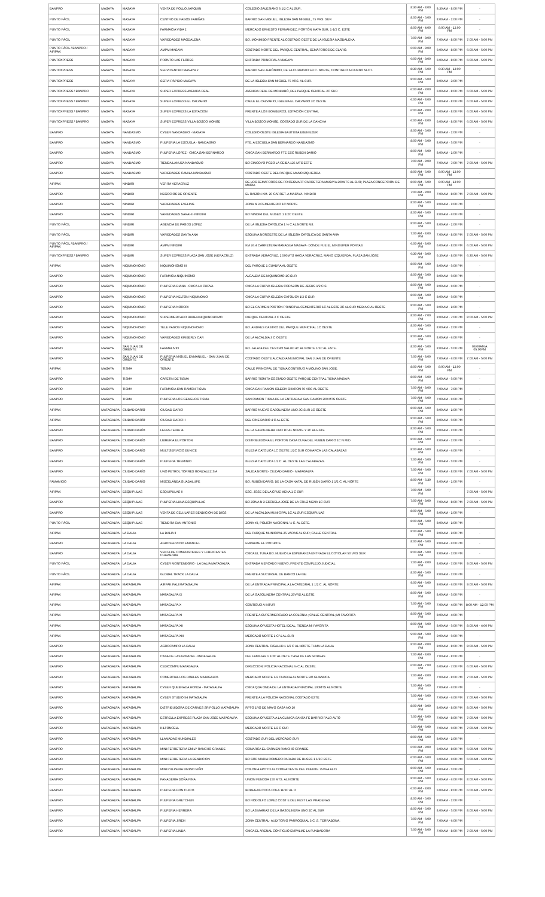| BANPRO | MASAYA | MASAYA | VENTA DE POLLO JARQUIN | COLEGIO SALESIANO 3 1/2 C AL SUR. | 8:30 AM - 8:00 PM | 8:30 AM - 8:00 PM | - |
| PUNTO FÁCIL | MASAYA | MASAYA | CENTRO DE PAGOS FARIÑAS | BARRIO SAN MIGUEL, IGLESIA SAN MIGUEL, 75 VRS. SUR | 8:00 AM - 5:00 PM | 8:00 AM - 1:00 PM | - |
| PUNTO FÁCIL | MASAYA | MASAYA | FARMACIA VIDA 2 | MERCADO ERNESTO FERNANDEZ, PORTÓN MAYA SUR, 1-1/2 C. ESTE | 8:00 AM - 4:00 PM | 8:00 AM - 12:00 PM | - |
| PUNTO FÁCIL | MASAYA | MASAYA | VARIEDADES MAGDALENA | BO. MONIMBO FRENTE AL COSTADO OESTE DE LA IGLESIA MAGDALENA | 7:00 AM - 8:00 PM | 7:00 AM - 8:00 PM | 7:00 AM - 5:00 PM |
| PUNTO FÁCIL / BANPRO / AIRPAK | MASAYA | MASAYA | AMPM MASAYA | COSTADO NORTE DEL PARQUE CENTRAL, SEMÁFOROS DE CLARO. | 6:00 AM - 8:00 PM | 6:00 AM - 8:00 PM | 6:00 AM - 5:00 PM |
| PUNTOXPRESS | MASAYA | MASAYA | PRONTO LAS FLORES | ENTRADA PRINCIPAL A MASAYA | 6:00 AM - 8:00 PM | 6:00 AM - 8:00 PM | 6:00 AM - 5:00 PM |
| PUNTOXPRESS | MASAYA | MASAYA | SERVICENTRO MASAYA 2 | BARRIO SAN JERÓNIMO, DE LA CURACAO 1/2 C. NORTE, CONTIGUO A CASINO SLOT. | 8:30 AM - 5:00 PM | 8:30 AM - 12:00 PM | - |
| PUNTOXPRESS | MASAYA | MASAYA | SERVI-RÁPIDO MASAYA | DE LA IGLESIA SAN MIGUEL 75 VRS. AL SUR. | 8:00 AM - 5:00 PM | 8:00 AM - 3:00 PM | - |
| PUNTOXPRESS / BANPRO | MASAYA | MASAYA | SUPER EXPRESS AVENIDA REAL | AVENIDA REAL DE MONIMBÓ, DEL PARQUE CENTRAL 2C SUR | 6:00 AM - 8:00 PM | 6:00 AM - 8:00 PM | 6:00 AM - 5:00 PM |
| PUNTOXPRESS / BANPRO | MASAYA | MASAYA | SUPER EXPRESS EL CALVARIO | CALLE EL CALVARIO, IGLESIA EL CALVARIO 3C OESTE | 6:00 AM - 8:00 PM | 6:00 AM - 8:00 PM | 6:00 AM - 5:00 PM |
| PUNTOXPRESS / BANPRO | MASAYA | MASAYA | SUPER EXPRESS LA ESTACION | FRENTE A LOS BOMBEROS, ESTACIÓN CENTRAL | 6:00 AM - 8:00 PM | 6:00 AM - 8:00 PM | 6:00 AM - 5:00 PM |
| PUNTOXPRESS / BANPRO | MASAYA | MASAYA | SUPER EXPRESS VILLA BOSCO MONGE | VILLA BOSCO MONGE, COSTADO SUR DE LA CANCHA | 6:00 AM - 8:00 PM | 6:00 AM - 8:00 PM | 6:00 AM - 5:00 PM |
| BANPRO | MASAYA | NANDASMO | CYBER NANDASMO - MASAYA | COLEGIO OESTE IGLESIA BAUTISTA EBEN EZER | 8:00 AM - 5:00 PM | 8:00 AM - 1:00 PM | - |
| BANPRO | MASAYA | NANDASMO | PULPERIA LA ESCUELA - NANDASMO | FTE. A ESCUELA SAN BERNARDO NANDASMO | 8:00 AM - 5:00 PM | 8:00 AM - 5:00 PM | - |
| BANPRO | MASAYA | NANDASMO | PULPERIA LOPEZ - CMCA SAN BERNARDO | CMCA SAN BERNARDO FTE ESC RUBEN DARIO | 8:00 AM - 6:00 PM | 8:00 AM - 1:00 PM | - |
| BANPRO | MASAYA | NANDASMO | TIENDA LANUZA NANDASMO | BO CINCOYO POZO LA CEIBA 125 MTS ESTE | 7:00 AM - 8:00 PM | 7:00 AM - 7:00 PM | 7:00 AM - 5:00 PM |
| BANPRO | MASAYA | NANDASMO | VARIEDADES CAMILA NANDASMO | COSTADO OESTE DEL PARQUE MANO IZQUIERDA | 8:00 AM - 5:00 PM | 8:00 AM - 12:00 PM | - |
| AIRPAK | MASAYA | NINDIRI | VERITA VERACRUZ | DE LOS SEMAFOROS DE PRICESMART CARRETERA MASAYA 200MTS AL SUR; PLAZA CONCEPCION DE MARIA | 8:00 AM - 5:00 PM | 8:00 AM - 12:00 PM | - |
| BANPRO | MASAYA | NINDIRI | NEGOCIOS DE ORIENTE | EL RAIZON KM. 20 CARRET. A MASAYA- NINDIRI | 7:00 AM - 8:00 PM | 7:00 AM - 8:00 PM | 7:00 AM - 5:00 PM |
| BANPRO | MASAYA | NINDIRI | VARIEDADES EVELING | ZONA N 3 CEMENTERIO 1C NORTE | 8:00 AM - 5:00 PM | 8:00 AM - 1:00 PM | - |
| BANPRO | MASAYA | NINDIRI | VARIEDADES SARAHI -NINDIRI | BO NINDIRI DEL MUSEO 1 1/2C OESTE | 8:00 AM - 6:00 PM | 8:00 AM - 6:00 PM | - |
| PUNTO FÁCIL | MASAYA | NINDIRI | AGENCIA DE PAGOS LOPEZ | DE LA IGLESIA CATOLICA 1 ½ C AL NORTE M/I. | 8:00 AM - 5:00 PM | 8:00 AM - 1:00 PM | - |
| PUNTO FÁCIL | MASAYA | NINDIRI | VARIEDADES SANTA ANA | ESQUINA NOROESTE DE LA IGLESIA CATOLICA DE SANTA ANA | 7:00 AM - 8:00 PM | 7:00 AM - 8:00 PM | 7:00 AM - 5:00 PM |
| PUNTO FÁCIL / BANPRO / AIRPAK | MASAYA | NINDIRI | AMPM NINDIRI | KM 26.4 CARRETERA MANAGUA MASAYA- DONDE FUE EL MINISUPER PORTAS | 6:00 AM - 8:00 PM | 6:00 AM - 8:00 PM | 6:00 AM - 5:00 PM |
| PUNTOXPRESS / BANPRO | MASAYA | NINDIRI | SUPER EXPRESS PLAZA SAN JOSE (VERACRUZ) | ENTRADA VERACRUZ, 2,500MTS HACIA VERACRUZ, MANO IZQUIERDA, PLAZA SAN JOSE | 6:30 AM - 8:00 PM | 6:30 AM - 8:00 PM | 6:30 AM - 5:00 PM |
| AIRPAK | MASAYA | NIQUINOHOMO | NIQUINOHOMO III | DEL PARQUE 1 CUADRA AL OESTE | 8:00 AM - 5:00 PM | 8:00 AM - 5:00 PM | - |
| BANPRO | MASAYA | NIQUINOHOMO | FARMACIA NIQUINOMO | ALCALDIA DE NIQUINOMO 1C SUR | 8:00 AM - 5:00 PM | 8:00 AM - 5:00 PM | - |
| BANPRO | MASAYA | NIQUINOHOMO | PULPERIA DIANA - CMCA LA CURVA | CMCA LA CURVA IGLESIA CORAZON DE JESUS 1/2 C.S | 8:00 AM - 6:00 PM | 8:00 AM - 6:00 PM | - |
| BANPRO | MASAYA | NIQUINOHOMO | PULPERIA KELTON-NIQUINOMO | CMCA LA CURVA IGLESIA CATOLICA 1/2 C SUR | 8:00 AM - 5:00 PM | 8:00 AM - 5:00 PM | - |
| BANPRO | MASAYA | NIQUINOHOMO | PULPERIA NORORI | BO EL CARMEN PORTON PRINCIPAL CEMENTERIO 1C AL ESTE 3C AL SUR MEDIA C AL OESTE | 8:00 AM - 5:00 PM | 8:00 AM - 1:00 PM | - |
| BANPRO | MASAYA | NIQUINOHOMO | SUPERMERCADO RUBEN NIQUINOHOMO | PARQUE CENTRAL 2 C OESTE | 8:00 AM - 7:00 PM | 8:00 AM - 7:00 PM | 8:00 AM - 5:00 PM |
| BANPRO | MASAYA | NIQUINOHOMO | TELE PAGOS NIQUINOHOMO | BO. ANDRES CASTRO DEL PARQUE MUNICIPAL 1C OESTE | 8:00 AM - 5:00 PM | 8:00 AM - 1:00 PM | - |
| BANPRO | MASAYA | NIQUINOHOMO | VARIEDADES KIMBERLY CAR | DE LA ALCALDIA 3 C OESTE | 8:00 AM - 6:00 PM | 8:00 AM - 6:00 PM | - |
| BANPRO | MASAYA | SAN JUAN DE ORIENTE | FARMALIVIO | BO. JALATA DEL CENTRO SALUD 4C AL NORTE 1/2C AL ESTE. | 8:00 AM - 5:00 PM | 8:00 AM - 5:00 PM | 08:00AM A 05:00PM |
| BANPRO | MASAYA | SAN JUAN DE ORIENTE | PULPERIA MIGUEL ENMANUEL - SAN JUAN DE ORIENTE | COSTADO OESTE ALCALDIA MUNICIPAL SAN JUAN DE ORIENTE | 7:00 AM - 8:00 PM | 7:00 AM - 6:00 PM | 7:00 AM - 5:00 PM |
| AIRPAK | MASAYA | TISMA | TISMA I | CALLE PRINCIPAL DE TISMA CONTIGUO A MOLINO SAN JOSE, | 8:00 AM - 5:00 PM | 8:00 AM - 12:00 PM | - |
| BANPRO | MASAYA | TISMA | CAFETIN DE TISMA | BARRIO TISMITA COSTADO OESTE PARQUE CENTRAL TISMA MASAYA | 8:00 AM - 5:00 PM | 8:00 AM - 5:00 PM | - |
| BANPRO | MASAYA | TISMA | FARMACIA SAN RAMON TISMA | CMCA SAN RAMON IGLESIA SHARON 50 VRS AL OESTE | 7:00 AM - 8:00 PM | 7:00 AM - 7:00 PM | - |
| BANPRO | MASAYA | TISMA | PULPERIA LOS GEMELOS TISMA | SAN RAMON TISMA DE LA ENTRADA A SAN RAMON 200 MTS OESTE | 7:00 AM - 6:00 PM | 7:00 AM - 6:00 PM | - |
| AIRPAK | MATAGALPA | CIUDAD DARÍO | CIUDAD DARIO | BARRIO NUEVO GASOLINERA UNO 3C SUR 1C OESTE | 8:00 AM - 5:00 PM | 8:00 AM - 1:00 PM | - |
| AIRPAK | MATAGALPA | CIUDAD DARÍO | CIUDAD DARIO II | DEL CINE DARIO 4 C AL ESTE | 8:00 AM - 5:00 PM | 8:00 AM - 5:00 PM | - |
| BANPRO | MATAGALPA | CIUDAD DARÍO | FERRETERIA 3L | DE LA GASOLINERA UNO 1C AL NORTE Y 3C AL ESTE | 8:00 AM - 5:00 PM | 8:00 AM - 1:00 PM | - |
| BANPRO | MATAGALPA | CIUDAD DARÍO | LIBRERIA EL PORTON | DISTRIBUIDORA EL PORTON CASA CUNA DEL RUBEN DARIO 1C N M/D | 8:00 AM - 5:00 PM | 8:00 AM - 1:00 PM | - |
| BANPRO | MATAGALPA | CIUDAD DARÍO | MULTISERVICIO EUNICE | IGLESIA CATOLICA 1C OESTE 1/2C SUR COMARCA LAS CALABAZAS | 8:00 AM - 6:00 PM | 8:00 AM - 6:00 PM | - |
| BANPRO | MATAGALPA | CIUDAD DARÍO | PULPERIA TREMINIO | IGLESIA CATOLICA 1/2 C. AL OESTE LAS CALABAZAS. | 7:00 AM - 5:00 PM | 7:00 AM - 5:00 PM | - |
| BANPRO | MATAGALPA | CIUDAD DARÍO | UNO PETROL TORRES GONZALEZ S A | SALIDA NORTE- CIUDAD DARIO - MATAGALPA | 7:00 AM - 6:00 PM | 7:00 AM - 8:00 PM | 7:00 AM - 5:00 PM |
| FAMAMIGO | MATAGALPA | CIUDAD DARÍO | MISCELÁNEA GUADALUPE | BO. RUBÉN DARÍO, DE LA CASA NATAL DE RUBÉN DARÍO 1 1/2 C. AL NORTE | 8:00 AM - 5:30 PM | 8:00 AM - 1:00 PM | - |
| AIRPAK | MATAGALPA | ESQUIPULAS | ESQUIPULAS II | ESC. JOSE DE LA CRUZ MENA 1 C SUR | 7:00 AM - 5:00 PM | - | 7:00 AM - 5:00 PM |
| BANPRO | MATAGALPA | ESQUIPULAS | PULPERIA LUNA ESQUIPULAS | BO ZONA N 3 ESCUELA JOSE DE LA CRUZ MENA 1C SUR | 7:00 AM - 8:00 PM | 7:00 AM - 8:00 PM | 7:00 AM - 5:00 PM |
| BANPRO | MATAGALPA | ESQUIPULAS | VENTA DE CELULARES BENDICION DE DIOS | DE LA ALCALDIA MUNICIPAL 1C AL SUR ESQUIPULAS | 8:00 AM - 5:00 PM | 8:00 AM - 1:00 PM | - |
| PUNTO FÁCIL | MATAGALPA | ESQUIPULAS | TIENDITA SAN ANTONIO | ZONA #2, POLICÍA NACIONAL ½ C. AL ESTE. | 8:00 AM - 5:00 PM | 8:00 AM - 1:00 PM | - |
| AIRPAK | MATAGALPA | LA DALIA | LA DALIA II | DEL PARQUE MUNICIPAL 25 VARAS AL SUR; CALLE CENTRAL | 8:00 AM - 5:00 PM | 8:00 AM - 1:00 PM | - |
| BANPRO | MATAGALPA | LA DALIA | AGROSERVICIO EMANUEL | EMPALME EL POCHOTE | 8:00 AM - 6:00 PM | 8:00 AM - 6:00 PM | - |
| BANPRO | MATAGALPA | LA DALIA | VENTA DE COMBUSTIBLES Y LUBRICANTES CHAVARRIA | CMCA EL TUMA BO. NUEVO LA ESPERANZA ENTRADA EL COYOLAR 50 VRS SUR | 8:00 AM - 5:00 PM | 8:00 AM - 1:00 PM | - |
| PUNTO FÁCIL | MATAGALPA | LA DALIA | CYBER MONTENEGRO - LA DALIA MATAGALPA | ENTRADA MERCADO NUEVO, FRENTE COMPLEJO JUDICIAL | 7:00 AM - 8:00 PM | 8:00 AM - 7:00 PM | 9:00 AM - 5:00 PM |
| PUNTO FÁCIL | MATAGALPA | LA DALIA | GLOBAL TRACK LA DALIA | FRENTE A SUCURSAL DE BANCO LAFISE | 8:00 AM - 5:00 PM | 8:00 AM - 1:00 PM | - |
| AIRPAK | MATAGALPA | MATAGALPA | AIRPAK PALI MATAGALPA | DE LA ENTRADA PRINCIPAL A LA CATEDRAL 1 1/2 C. AL NORTE | 9:00 AM - 6:00 PM | 9:00 AM - 6:00 PM | 9:00 AM - 5:00 PM |
| AIRPAK | MATAGALPA | MATAGALPA | MATAGALPA IX | DE LA GASOLINERA CENTRAL 20VRS AL ESTE | 8:00 AM - 5:00 PM | 8:00 AM - 5:00 PM | - |
| AIRPAK | MATAGALPA | MATAGALPA | MATAGALPA X | CONTIGUO A INTUR | 7:00 AM - 5:00 PM | 7:00 AM - 4:00 PM | 8:00 AM - 12:00 PM |
| AIRPAK | MATAGALPA | MATAGALPA | MATAGALPA XI | FRENTE A SUPERMERCADO LA COLONIA ; CALLE CENTRAL; MI FAVORITA | 8:00 AM - 5:00 PM | 8:00 AM - 4:00 PM | - |
| AIRPAK | MATAGALPA | MATAGALPA | MATAGALPA XII | ESQUINA OPUESTA HOTEL IDEAL, TIENDA MI FAVORITA | 8:00 AM - 6:00 PM | 8:00 AM - 5:00 PM | 8:00 AM - 4:00 PM |
| AIRPAK | MATAGALPA | MATAGALPA | MATAGALPA XIII | MERCADO NORTE 1 C ½ AL SUR | 9:00 AM - 5:00 PM | 9:00 AM - 5:00 PM | - |
| BANPRO | MATAGALPA | MATAGALPA | AGROCAMPO LA DALIA | ZONA CENTRAL C/SALUD 1 1/2 C AL NORTE TUMA LA DALIA | 8:00 AM - 8:00 PM | 8:00 AM - 8:00 PM | 8:00 AM - 5:00 PM |
| BANPRO | MATAGALPA | MATAGALPA | CASA DE LAS GORRAS - MATAGALPA | DEL FAMILIAR 1 1/2C AL OETE CASA DE LAS GORRAS | 7:00 AM - 8:00 PM | 7:00 AM - 8:00 PM | - |
| BANPRO | MATAGALPA | MATAGALPA | CEDICOMPU MATAGALPA | DIRECCION: POLICIA NACIONAL ½ C AL OESTE. | 6:00 AM - 7:00 PM | 6:00 AM - 7:00 PM | 6:00 AM - 5:00 PM |
| BANPRO | MATAGALPA | MATAGALPA | COMERCIAL LOS ROBLES MATAGALPA | MERCADO NORTE 1/2 CUADRA AL NORTE BO GUANUCA | 7:00 AM - 8:00 PM | 7:00 AM - 8:00 PM | 7:00 AM - 5:00 PM |
| BANPRO | MATAGALPA | MATAGALPA | CYBER QUEBRADA HONDA - MATAGALPA | CMCA QDA ONDA DE LA ENTRADA PRINCIPAL 100MTS AL NORTE | 7:00 AM - 6:00 PM | 7:00 AM - 6:00 PM | - |
| BANPRO | MATAGALPA | MATAGALPA | CYBER STUDIO 54 MATAGALPA | FRENTE A LA POLICIA NACIONAL COSTADO ESTE | 7:00 AM - 6:00 PM | 7:00 AM - 6:00 PM | 7:00 AM - 5:00 PM |
| BANPRO | MATAGALPA | MATAGALPA | DISTRIBUIDORA DE CARNES SR POLLO MATAGALPA | RPTO 1RO DE MAYO CASA NO 20 | 8:00 AM - 8:00 PM | 8:00 AM - 8:00 PM | 8:00 AM - 5:00 PM |
| BANPRO | MATAGALPA | MATAGALPA | ESTRELLA EXPRESS PLAZA SAN JOSE MATAGALPA | ESQUINA OPUESTA A LA CLINICA SANTA FE BARRIO PALO ALTO | 7:00 AM - 8:00 PM | 7:00 AM - 8:00 PM | 7:00 AM - 5:00 PM |
| BANPRO | MATAGALPA | MATAGALPA | KILTONCELL | MERCADO NORTE 1/2 C SUR | 7:00 AM - 6:00 PM | 7:00 AM - 6:00 PM | 7:00 AM - 5:00 PM |
| BANPRO | MATAGALPA | MATAGALPA | LLAMADAS MUNDIALES | COSTADO SUR DEL MERCADO SUR | 8:00 AM - 5:00 PM | 8:00 AM - 1:00 PM | - |
| BANPRO | MATAGALPA | MATAGALPA | MINI FERRETERIA EMILY RANCHO GRANDE | COMARCA EL CARMEN RANCHO GRANDE | 6:00 AM - 8:00 PM | 6:00 AM - 8:00 PM | 6:00 AM - 5:00 PM |
| BANPRO | MATAGALPA | MATAGALPA | MINI FERRETERIA LA BENDICION | BO SOR MARIA ROMERO PARADA DE BUSES 1 1/2C ESTE | 6:00 AM - 6:00 PM | 6:00 AM - 6:00 PM | 6:00 AM - 5:00 PM |
| BANPRO | MATAGALPA | MATAGALPA | MINI PULPERIA DIVINO NIÑO | COLONIA APOYO AL COMBATIENTE DEL PUENTE 75VRA AL O | 8:00 AM - 5:00 PM | 8:00 AM - 5:00 PM | - |
| BANPRO | MATAGALPA | MATAGALPA | PANADERIA DOÑA PINA | UNION FENOSA 150 MTS. AL NORTE | 8:00 AM - 6:00 PM | 8:00 AM - 6:00 PM | 8:00 AM - 5:00 PM |
| BANPRO | MATAGALPA | MATAGALPA | PULPERIA DON CHICO | BODEGAS COCA COLA 11/2C AL O | 6:00 AM - 8:00 PM | 6:00 AM - 8:00 PM | 6:00 AM - 5:00 PM |
| BANPRO | MATAGALPA | MATAGALPA | PULPERIA GRETCHEN | BO RODOLFO LOPEZ COST E DEL REST LAS PRADERAS | 8:00 AM - 5:00 PM | 8:00 AM - 1:00 PM | - |
| BANPRO | MATAGALPA | MATAGALPA | PULPERIA HERRERA | BO LAS MARIAS DE LA GASOLINERA UNO 2C AL SUR | 8:00 AM - 5:00 PM | 8:00 AM - 5:00 PM | 8:00 AM - 5:00 PM |
| BANPRO | MATAGALPA | MATAGALPA | PULPERIA JIREH | ZONA CENTRAL- AUDITORIO PARROQUIAL 3 C. S. TERRABONA. | 7:00 AM - 6:00 PM | 7:00 AM - 6:00 PM | - |
| BANPRO | MATAGALPA | MATAGALPA | PULPERIA LINDA | CMCA EL ARENAL CONTIGUO EMPALME LA FUNDADORA | 7:00 AM - 8:00 PM | 7:00 AM - 8:00 PM | 7:00 AM - 5:00 PM |